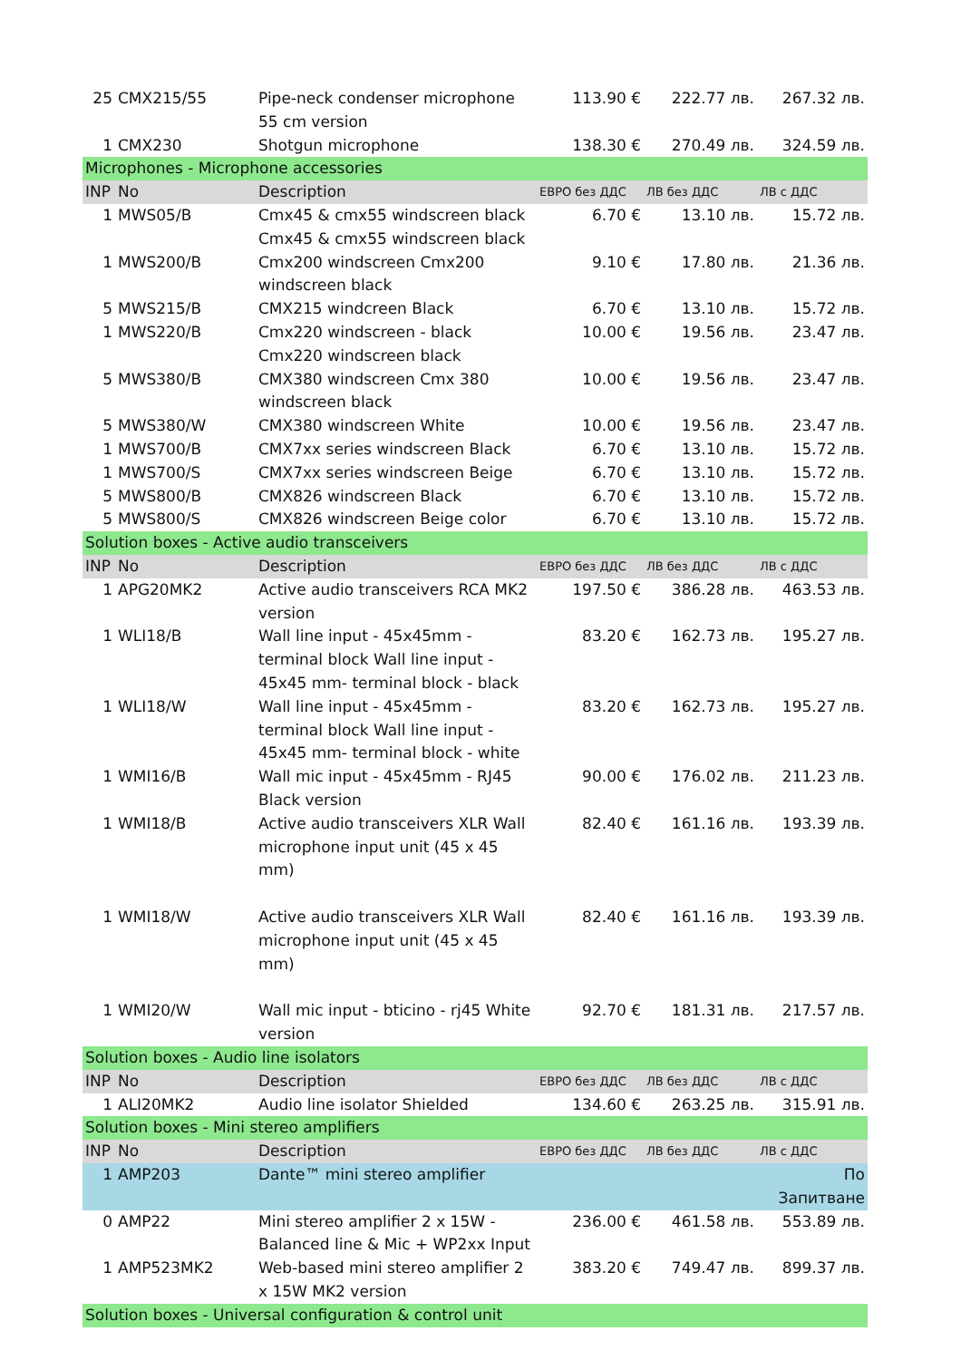| 25 | CMX215/55 | Pipe-neck condenser microphone 55 cm version | 113.90 € | 222.77 лв. | 267.32 лв. |
| 1 | CMX230 | Shotgun microphone | 138.30 € | 270.49 лв. | 324.59 лв. |
| Microphones - Microphone accessories | | | | | |
| INP | No | Description | ЕВРО без ДДС | ЛВ без ДДС | ЛВ с ДДС |
| 1 | MWS05/B | Cmx45 & cmx55 windscreen black Cmx45 & cmx55 windscreen black | 6.70 € | 13.10 лв. | 15.72 лв. |
| 1 | MWS200/B | Cmx200 windscreen Cmx200 windscreen black | 9.10 € | 17.80 лв. | 21.36 лв. |
| 5 | MWS215/B | CMX215 windcreen Black | 6.70 € | 13.10 лв. | 15.72 лв. |
| 1 | MWS220/B | Cmx220 windscreen - black Cmx220 windscreen black | 10.00 € | 19.56 лв. | 23.47 лв. |
| 5 | MWS380/B | CMX380 windscreen Cmx 380 windscreen black | 10.00 € | 19.56 лв. | 23.47 лв. |
| 5 | MWS380/W | CMX380 windscreen White | 10.00 € | 19.56 лв. | 23.47 лв. |
| 1 | MWS700/B | CMX7xx series windscreen Black | 6.70 € | 13.10 лв. | 15.72 лв. |
| 1 | MWS700/S | CMX7xx series windscreen Beige | 6.70 € | 13.10 лв. | 15.72 лв. |
| 5 | MWS800/B | CMX826 windscreen Black | 6.70 € | 13.10 лв. | 15.72 лв. |
| 5 | MWS800/S | CMX826 windscreen Beige color | 6.70 € | 13.10 лв. | 15.72 лв. |
| Solution boxes - Active audio transceivers | | | | | |
| INP | No | Description | ЕВРО без ДДС | ЛВ без ДДС | ЛВ с ДДС |
| 1 | APG20MK2 | Active audio transceivers RCA MK2 version | 197.50 € | 386.28 лв. | 463.53 лв. |
| 1 | WLI18/B | Wall line input - 45x45mm - terminal block Wall line input - 45x45 mm- terminal block - black | 83.20 € | 162.73 лв. | 195.27 лв. |
| 1 | WLI18/W | Wall line input - 45x45mm - terminal block Wall line input - 45x45 mm- terminal block - white | 83.20 € | 162.73 лв. | 195.27 лв. |
| 1 | WMI16/B | Wall mic input - 45x45mm - RJ45 Black version | 90.00 € | 176.02 лв. | 211.23 лв. |
| 1 | WMI18/B | Active audio transceivers XLR Wall microphone input unit (45 x 45 mm) | 82.40 € | 161.16 лв. | 193.39 лв. |
| 1 | WMI18/W | Active audio transceivers XLR Wall microphone input unit (45 x 45 mm) | 82.40 € | 161.16 лв. | 193.39 лв. |
| 1 | WMI20/W | Wall mic input - bticino - rj45 White version | 92.70 € | 181.31 лв. | 217.57 лв. |
| Solution boxes - Audio line isolators | | | | | |
| INP | No | Description | ЕВРО без ДДС | ЛВ без ДДС | ЛВ с ДДС |
| 1 | ALI20MK2 | Audio line isolator Shielded | 134.60 € | 263.25 лв. | 315.91 лв. |
| Solution boxes - Mini stereo amplifiers | | | | | |
| INP | No | Description | ЕВРО без ДДС | ЛВ без ДДС | ЛВ с ДДС |
| 1 | AMP203 | Dante™ mini stereo amplifier | | | По Запитване |
| 0 | AMP22 | Mini stereo amplifier 2 x 15W - Balanced line & Mic + WP2xx Input | 236.00 € | 461.58 лв. | 553.89 лв. |
| 1 | AMP523MK2 | Web-based mini stereo amplifier 2 x 15W MK2 version | 383.20 € | 749.47 лв. | 899.37 лв. |
| Solution boxes - Universal configuration & control unit | | | | | |